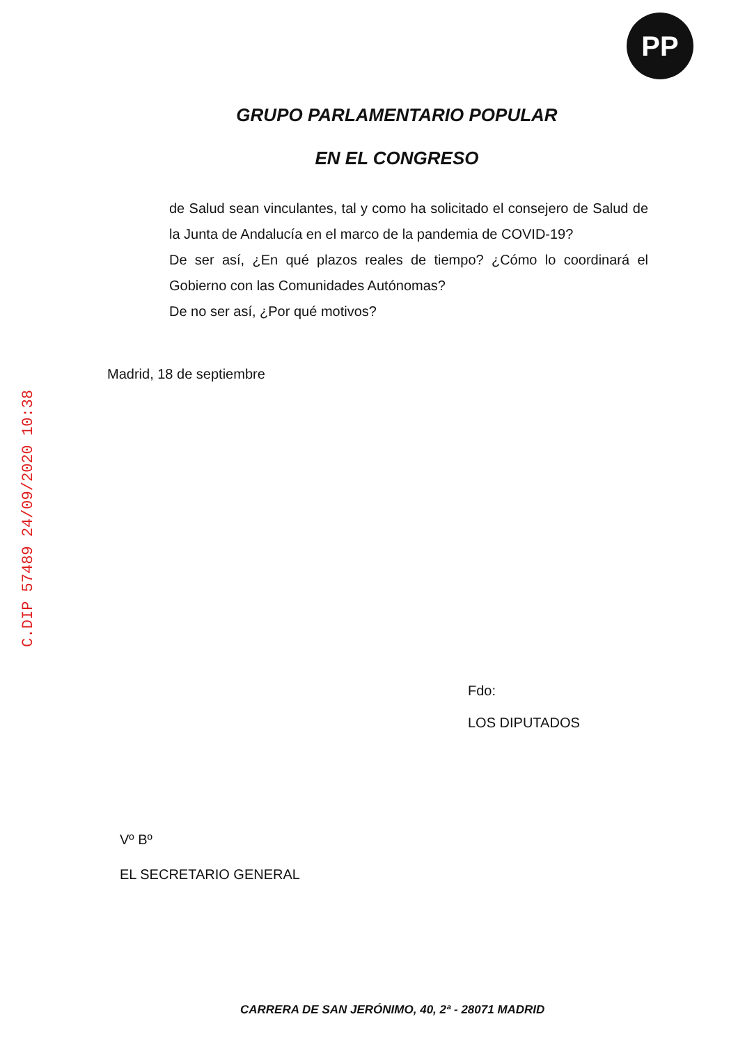PP
C.DIP 57489 24/09/2020 10:38
GRUPO PARLAMENTARIO POPULAR
EN EL CONGRESO
de Salud sean vinculantes, tal y como ha solicitado el consejero de Salud de la Junta de Andalucía en el marco de la pandemia de COVID-19?
De ser así, ¿En qué plazos reales de tiempo? ¿Cómo lo coordinará el Gobierno con las Comunidades Autónomas?
De no ser así, ¿Por qué motivos?
Madrid, 18 de septiembre
Fdo:
LOS DIPUTADOS
Vº Bº
EL SECRETARIO GENERAL
CARRERA DE SAN JERÓNIMO, 40, 2ª - 28071 MADRID